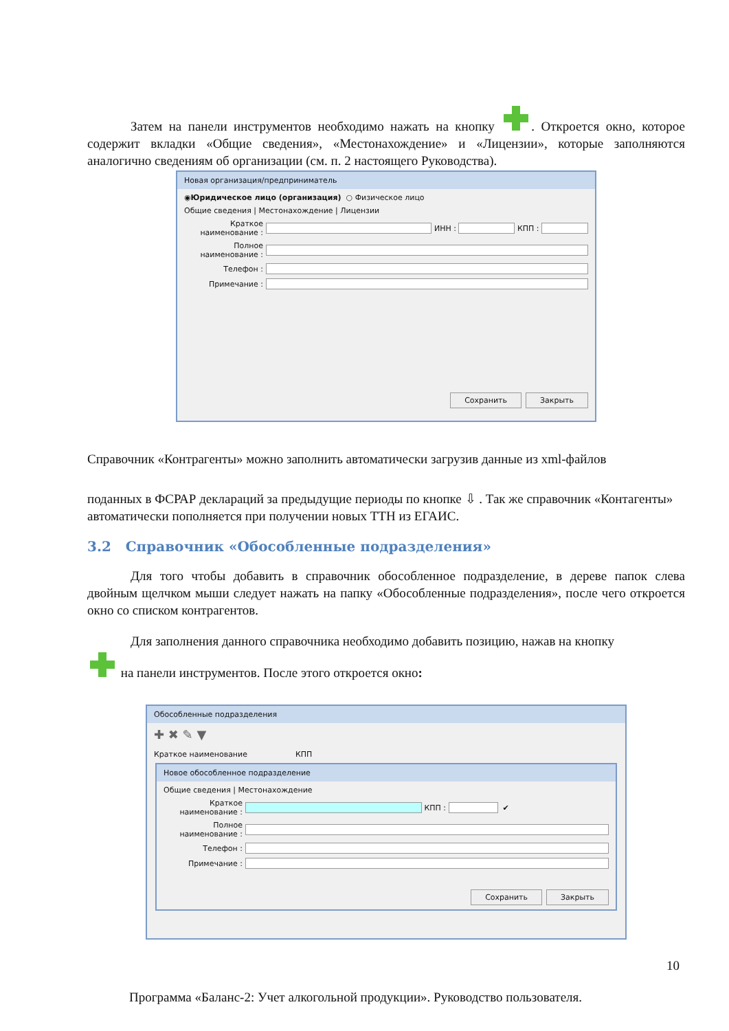Затем на панели инструментов необходимо нажать на кнопку . Откроется окно, которое содержит вкладки «Общие сведения», «Местонахождение» и «Лицензии», которые заполняются аналогично сведениям об организации (см. п. 2 настоящего Руководства).
Новая организация/предприниматель
◉ Юридическое лицо (организация) ○ Физическое лицо
Общие сведения | Местонахождение | Лицензии
Краткое наименование : ИНН : КПП :
Полное наименование :
Телефон :
Примечание :
Сохранить Закрыть
Справочник «Контрагенты» можно заполнить автоматически загрузив данные из xml-файлов
поданных в ФСРАР деклараций за предыдущие периоды по кнопке ⇩ . Так же справочник «Контагенты» автоматически пополняется при получении новых ТТН из ЕГАИС.
3.2 Справочник «Обособленные подразделения»
Для того чтобы добавить в справочник обособленное подразделение, в дереве папок слева двойным щелчком мыши следует нажать на папку «Обособленные подразделения», после чего откроется окно со списком контрагентов.
Для заполнения данного справочника необходимо добавить позицию, нажав на кнопку
на панели инструментов. После этого откроется окно:
Обособленные подразделения
✚ ✖ ✎ ▼
Краткое наименование КПП
Новое обособленное подразделение
Общие сведения | Местонахождение
Краткое наименование : КПП : ✔
Полное наименование :
Телефон :
Примечание :
Сохранить Закрыть
10
Программа «Баланс-2: Учет алкогольной продукции». Руководство пользователя.